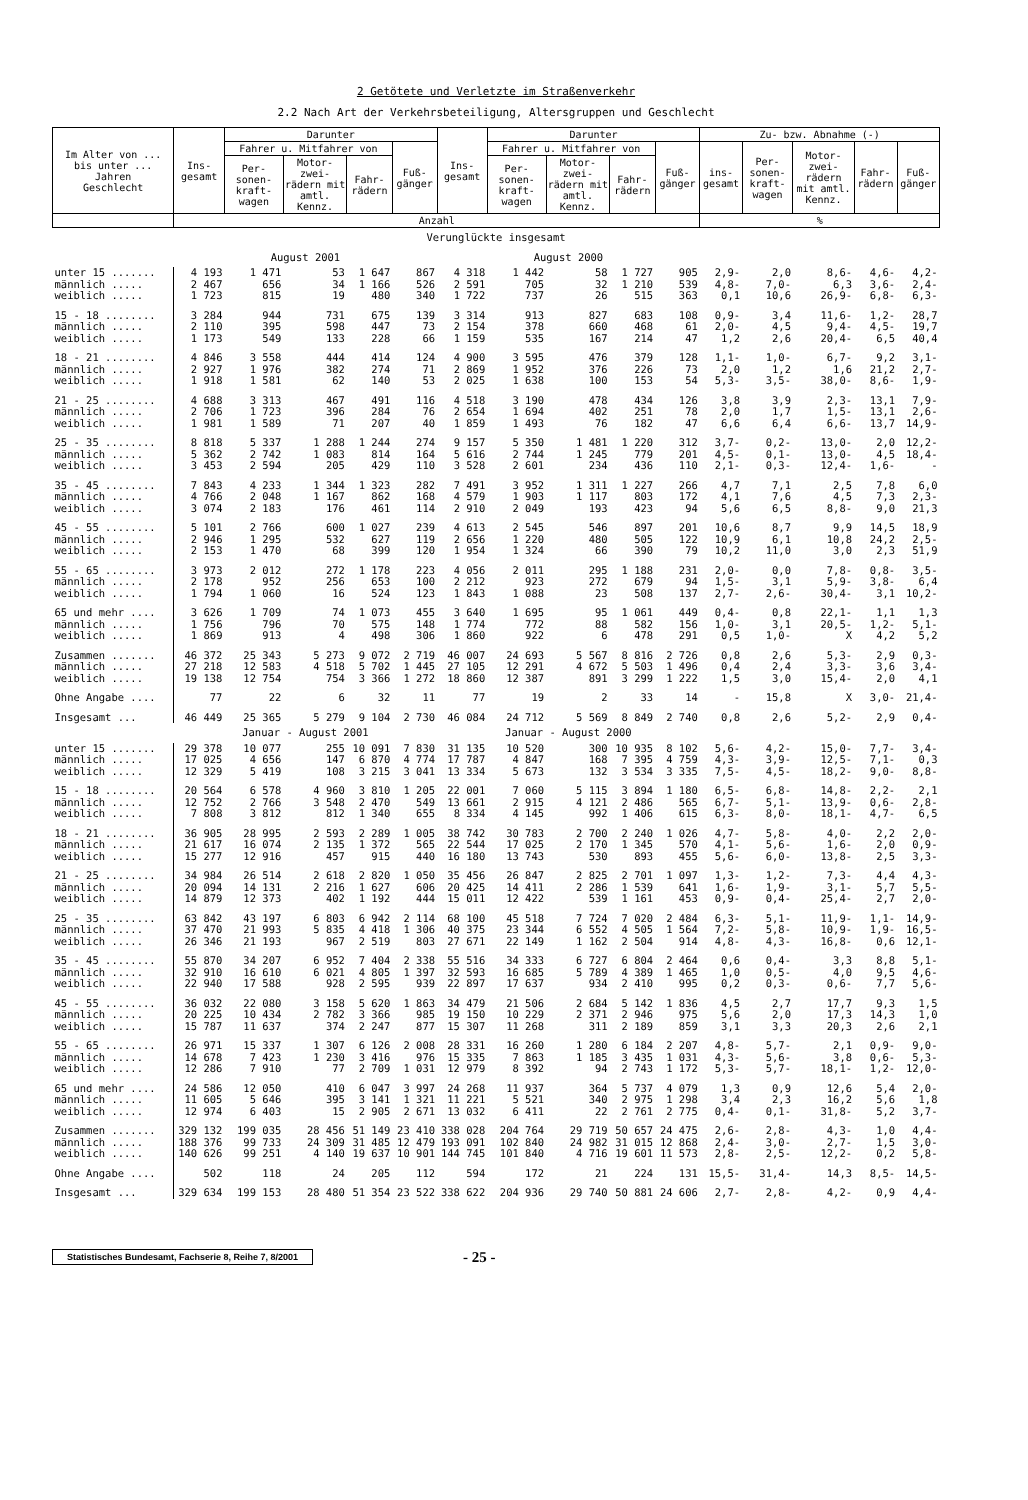2 Getötete und Verletzte im Straßenverkehr
2.2 Nach Art der Verkehrsbeteiligung, Altersgruppen und Geschlecht
| Im Alter von ... bis unter ... Jahren Geschlecht | Ins-gesamt | Darunter | | | | Ins-gesamt | Darunter | | | | Zu- bzw. Abnahme (-) | | | | |
| --- | --- | --- | --- | --- | --- | --- | --- | --- | --- | --- | --- | --- | --- | --- | --- |
| | | Fahrer u. Mitfahrer von | | | Fuß-gänger | | Fahrer u. Mitfahrer von | | | Fuß-gänger | ins-gesamt | Per-sonen-kraft-wagen | Motor-zwei-rädern mit amtl. Kennz. | Fahr-rädern | Fuß-gänger |
| | | Per-sonen-kraft-wagen | Motor-zwei-rädern mit amtl. Kennz. | Fahr-rädern | | | Per-sonen-kraft-wagen | Motor-zwei-rädern mit amtl. Kennz. | Fahr-rädern | | | | | | |
| | Anzahl | | | | | | | | | | % | | | | |
| Verunglückte insgesamt | | | | | | | | | | | | | | | |
| | August 2001 | | | | | August 2000 | | | | | | | | | |
| unter 15 ....... | 4 193 | 1 471 | 53 | 1 647 | 867 | 4 318 | 1 442 | 58 | 1 727 | 905 | 2,9- | 2,0 | 8,6- | 4,6- | 4,2- |
| männlich ..... | 2 467 | 656 | 34 | 1 166 | 526 | 2 591 | 705 | 32 | 1 210 | 539 | 4,8- | 7,0- | 6,3 | 3,6- | 2,4- |
| weiblich ..... | 1 723 | 815 | 19 | 480 | 340 | 1 722 | 737 | 26 | 515 | 363 | 0,1 | 10,6 | 26,9- | 6,8- | 6,3- |
| 15 - 18 ........ | 3 284 | 944 | 731 | 675 | 139 | 3 314 | 913 | 827 | 683 | 108 | 0,9- | 3,4 | 11,6- | 1,2- | 28,7 |
| männlich ..... | 2 110 | 395 | 598 | 447 | 73 | 2 154 | 378 | 660 | 468 | 61 | 2,0- | 4,5 | 9,4- | 4,5- | 19,7 |
| weiblich ..... | 1 173 | 549 | 133 | 228 | 66 | 1 159 | 535 | 167 | 214 | 47 | 1,2 | 2,6 | 20,4- | 6,5 | 40,4 |
| 18 - 21 ........ | 4 846 | 3 558 | 444 | 414 | 124 | 4 900 | 3 595 | 476 | 379 | 128 | 1,1- | 1,0- | 6,7- | 9,2 | 3,1- |
| männlich ..... | 2 927 | 1 976 | 382 | 274 | 71 | 2 869 | 1 952 | 376 | 226 | 73 | 2,0 | 1,2 | 1,6 | 21,2 | 2,7- |
| weiblich ..... | 1 918 | 1 581 | 62 | 140 | 53 | 2 025 | 1 638 | 100 | 153 | 54 | 5,3- | 3,5- | 38,0- | 8,6- | 1,9- |
| 21 - 25 ........ | 4 688 | 3 313 | 467 | 491 | 116 | 4 518 | 3 190 | 478 | 434 | 126 | 3,8 | 3,9 | 2,3- | 13,1 | 7,9- |
| männlich ..... | 2 706 | 1 723 | 396 | 284 | 76 | 2 654 | 1 694 | 402 | 251 | 78 | 2,0 | 1,7 | 1,5- | 13,1 | 2,6- |
| weiblich ..... | 1 981 | 1 589 | 71 | 207 | 40 | 1 859 | 1 493 | 76 | 182 | 47 | 6,6 | 6,4 | 6,6- | 13,7 | 14,9- |
| 25 - 35 ........ | 8 818 | 5 337 | 1 288 | 1 244 | 274 | 9 157 | 5 350 | 1 481 | 1 220 | 312 | 3,7- | 0,2- | 13,0- | 2,0 | 12,2- |
| männlich ..... | 5 362 | 2 742 | 1 083 | 814 | 164 | 5 616 | 2 744 | 1 245 | 779 | 201 | 4,5- | 0,1- | 13,0- | 4,5 | 18,4- |
| weiblich ..... | 3 453 | 2 594 | 205 | 429 | 110 | 3 528 | 2 601 | 234 | 436 | 110 | 2,1- | 0,3- | 12,4- | 1,6- | - |
| 35 - 45 ........ | 7 843 | 4 233 | 1 344 | 1 323 | 282 | 7 491 | 3 952 | 1 311 | 1 227 | 266 | 4,7 | 7,1 | 2,5 | 7,8 | 6,0 |
| männlich ..... | 4 766 | 2 048 | 1 167 | 862 | 168 | 4 579 | 1 903 | 1 117 | 803 | 172 | 4,1 | 7,6 | 4,5 | 7,3 | 2,3- |
| weiblich ..... | 3 074 | 2 183 | 176 | 461 | 114 | 2 910 | 2 049 | 193 | 423 | 94 | 5,6 | 6,5 | 8,8- | 9,0 | 21,3 |
| 45 - 55 ........ | 5 101 | 2 766 | 600 | 1 027 | 239 | 4 613 | 2 545 | 546 | 897 | 201 | 10,6 | 8,7 | 9,9 | 14,5 | 18,9 |
| männlich ..... | 2 946 | 1 295 | 532 | 627 | 119 | 2 656 | 1 220 | 480 | 505 | 122 | 10,9 | 6,1 | 10,8 | 24,2 | 2,5- |
| weiblich ..... | 2 153 | 1 470 | 68 | 399 | 120 | 1 954 | 1 324 | 66 | 390 | 79 | 10,2 | 11,0 | 3,0 | 2,3 | 51,9 |
| 55 - 65 ........ | 3 973 | 2 012 | 272 | 1 178 | 223 | 4 056 | 2 011 | 295 | 1 188 | 231 | 2,0- | 0,0 | 7,8- | 0,8- | 3,5- |
| männlich ..... | 2 178 | 952 | 256 | 653 | 100 | 2 212 | 923 | 272 | 679 | 94 | 1,5- | 3,1 | 5,9- | 3,8- | 6,4 |
| weiblich ..... | 1 794 | 1 060 | 16 | 524 | 123 | 1 843 | 1 088 | 23 | 508 | 137 | 2,7- | 2,6- | 30,4- | 3,1 | 10,2- |
| 65 und mehr .... | 3 626 | 1 709 | 74 | 1 073 | 455 | 3 640 | 1 695 | 95 | 1 061 | 449 | 0,4- | 0,8 | 22,1- | 1,1 | 1,3 |
| männlich ..... | 1 756 | 796 | 70 | 575 | 148 | 1 774 | 772 | 88 | 582 | 156 | 1,0- | 3,1 | 20,5- | 1,2- | 5,1- |
| weiblich ..... | 1 869 | 913 | 4 | 498 | 306 | 1 860 | 922 | 6 | 478 | 291 | 0,5 | 1,0- | X | 4,2 | 5,2 |
| Zusammen ....... | 46 372 | 25 343 | 5 273 | 9 072 | 2 719 | 46 007 | 24 693 | 5 567 | 8 816 | 2 726 | 0,8 | 2,6 | 5,3- | 2,9 | 0,3- |
| männlich ..... | 27 218 | 12 583 | 4 518 | 5 702 | 1 445 | 27 105 | 12 291 | 4 672 | 5 503 | 1 496 | 0,4 | 2,4 | 3,3- | 3,6 | 3,4- |
| weiblich ..... | 19 138 | 12 754 | 754 | 3 366 | 1 272 | 18 860 | 12 387 | 891 | 3 299 | 1 222 | 1,5 | 3,0 | 15,4- | 2,0 | 4,1 |
| Ohne Angabe .... | 77 | 22 | 6 | 32 | 11 | 77 | 19 | 2 | 33 | 14 | - | 15,8 | X | 3,0- | 21,4- |
| Insgesamt ... | 46 449 | 25 365 | 5 279 | 9 104 | 2 730 | 46 084 | 24 712 | 5 569 | 8 849 | 2 740 | 0,8 | 2,6 | 5,2- | 2,9 | 0,4- |
| | Januar - August 2001 | | | | | Januar - August 2000 | | | | | | | | | |
| unter 15 ....... | 29 378 | 10 077 | 255 | 10 091 | 7 830 | 31 135 | 10 520 | 300 | 10 935 | 8 102 | 5,6- | 4,2- | 15,0- | 7,7- | 3,4- |
| männlich ..... | 17 025 | 4 656 | 147 | 6 870 | 4 774 | 17 787 | 4 847 | 168 | 7 395 | 4 759 | 4,3- | 3,9- | 12,5- | 7,1- | 0,3 |
| weiblich ..... | 12 329 | 5 419 | 108 | 3 215 | 3 041 | 13 334 | 5 673 | 132 | 3 534 | 3 335 | 7,5- | 4,5- | 18,2- | 9,0- | 8,8- |
| 15 - 18 ........ | 20 564 | 6 578 | 4 960 | 3 810 | 1 205 | 22 001 | 7 060 | 5 115 | 3 894 | 1 180 | 6,5- | 6,8- | 14,8- | 2,2- | 2,1 |
| männlich ..... | 12 752 | 2 766 | 3 548 | 2 470 | 549 | 13 661 | 2 915 | 4 121 | 2 486 | 565 | 6,7- | 5,1- | 13,9- | 0,6- | 2,8- |
| weiblich ..... | 7 808 | 3 812 | 812 | 1 340 | 655 | 8 334 | 4 145 | 992 | 1 406 | 615 | 6,3- | 8,0- | 18,1- | 4,7- | 6,5 |
| 18 - 21 ........ | 36 905 | 28 995 | 2 593 | 2 289 | 1 005 | 38 742 | 30 783 | 2 700 | 2 240 | 1 026 | 4,7- | 5,8- | 4,0- | 2,2 | 2,0- |
| männlich ..... | 21 617 | 16 074 | 2 135 | 1 372 | 565 | 22 544 | 17 025 | 2 170 | 1 345 | 570 | 4,1- | 5,6- | 1,6- | 2,0 | 0,9- |
| weiblich ..... | 15 277 | 12 916 | 457 | 915 | 440 | 16 180 | 13 743 | 530 | 893 | 455 | 5,6- | 6,0- | 13,8- | 2,5 | 3,3- |
| 21 - 25 ........ | 34 984 | 26 514 | 2 618 | 2 820 | 1 050 | 35 456 | 26 847 | 2 825 | 2 701 | 1 097 | 1,3- | 1,2- | 7,3- | 4,4 | 4,3- |
| männlich ..... | 20 094 | 14 131 | 2 216 | 1 627 | 606 | 20 425 | 14 411 | 2 286 | 1 539 | 641 | 1,6- | 1,9- | 3,1- | 5,7 | 5,5- |
| weiblich ..... | 14 879 | 12 373 | 402 | 1 192 | 444 | 15 011 | 12 422 | 539 | 1 161 | 453 | 0,9- | 0,4- | 25,4- | 2,7 | 2,0- |
| 25 - 35 ........ | 63 842 | 43 197 | 6 803 | 6 942 | 2 114 | 68 100 | 45 518 | 7 724 | 7 020 | 2 484 | 6,3- | 5,1- | 11,9- | 1,1- | 14,9- |
| männlich ..... | 37 470 | 21 993 | 5 835 | 4 418 | 1 306 | 40 375 | 23 344 | 6 552 | 4 505 | 1 564 | 7,2- | 5,8- | 10,9- | 1,9- | 16,5- |
| weiblich ..... | 26 346 | 21 193 | 967 | 2 519 | 803 | 27 671 | 22 149 | 1 162 | 2 504 | 914 | 4,8- | 4,3- | 16,8- | 0,6 | 12,1- |
| 35 - 45 ........ | 55 870 | 34 207 | 6 952 | 7 404 | 2 338 | 55 516 | 34 333 | 6 727 | 6 804 | 2 464 | 0,6 | 0,4- | 3,3 | 8,8 | 5,1- |
| männlich ..... | 32 910 | 16 610 | 6 021 | 4 805 | 1 397 | 32 593 | 16 685 | 5 789 | 4 389 | 1 465 | 1,0 | 0,5- | 4,0 | 9,5 | 4,6- |
| weiblich ..... | 22 940 | 17 588 | 928 | 2 595 | 939 | 22 897 | 17 637 | 934 | 2 410 | 995 | 0,2 | 0,3- | 0,6- | 7,7 | 5,6- |
| 45 - 55 ........ | 36 032 | 22 080 | 3 158 | 5 620 | 1 863 | 34 479 | 21 506 | 2 684 | 5 142 | 1 836 | 4,5 | 2,7 | 17,7 | 9,3 | 1,5 |
| männlich ..... | 20 225 | 10 434 | 2 782 | 3 366 | 985 | 19 150 | 10 229 | 2 371 | 2 946 | 975 | 5,6 | 2,0 | 17,3 | 14,3 | 1,0 |
| weiblich ..... | 15 787 | 11 637 | 374 | 2 247 | 877 | 15 307 | 11 268 | 311 | 2 189 | 859 | 3,1 | 3,3 | 20,3 | 2,6 | 2,1 |
| 55 - 65 ........ | 26 971 | 15 337 | 1 307 | 6 126 | 2 008 | 28 331 | 16 260 | 1 280 | 6 184 | 2 207 | 4,8- | 5,7- | 2,1 | 0,9- | 9,0- |
| männlich ..... | 14 678 | 7 423 | 1 230 | 3 416 | 976 | 15 335 | 7 863 | 1 185 | 3 435 | 1 031 | 4,3- | 5,6- | 3,8 | 0,6- | 5,3- |
| weiblich ..... | 12 286 | 7 910 | 77 | 2 709 | 1 031 | 12 979 | 8 392 | 94 | 2 743 | 1 172 | 5,3- | 5,7- | 18,1- | 1,2- | 12,0- |
| 65 und mehr .... | 24 586 | 12 050 | 410 | 6 047 | 3 997 | 24 268 | 11 937 | 364 | 5 737 | 4 079 | 1,3 | 0,9 | 12,6 | 5,4 | 2,0- |
| männlich ..... | 11 605 | 5 646 | 395 | 3 141 | 1 321 | 11 221 | 5 521 | 340 | 2 975 | 1 298 | 3,4 | 2,3 | 16,2 | 5,6 | 1,8 |
| weiblich ..... | 12 974 | 6 403 | 15 | 2 905 | 2 671 | 13 032 | 6 411 | 22 | 2 761 | 2 775 | 0,4- | 0,1- | 31,8- | 5,2 | 3,7- |
| Zusammen ....... | 329 132 | 199 035 | 28 456 | 51 149 | 23 410 | 338 028 | 204 764 | 29 719 | 50 657 | 24 475 | 2,6- | 2,8- | 4,3- | 1,0 | 4,4- |
| männlich ..... | 188 376 | 99 733 | 24 309 | 31 485 | 12 479 | 193 091 | 102 840 | 24 982 | 31 015 | 12 868 | 2,4- | 3,0- | 2,7- | 1,5 | 3,0- |
| weiblich ..... | 140 626 | 99 251 | 4 140 | 19 637 | 10 901 | 144 745 | 101 840 | 4 716 | 19 601 | 11 573 | 2,8- | 2,5- | 12,2- | 0,2 | 5,8- |
| Ohne Angabe .... | 502 | 118 | 24 | 205 | 112 | 594 | 172 | 21 | 224 | 131 | 15,5- | 31,4- | 14,3 | 8,5- | 14,5- |
| Insgesamt ... | 329 634 | 199 153 | 28 480 | 51 354 | 23 522 | 338 622 | 204 936 | 29 740 | 50 881 | 24 606 | 2,7- | 2,8- | 4,2- | 0,9 | 4,4- |
Statistisches Bundesamt, Fachserie 8, Reihe 7, 8/2001
- 25 -